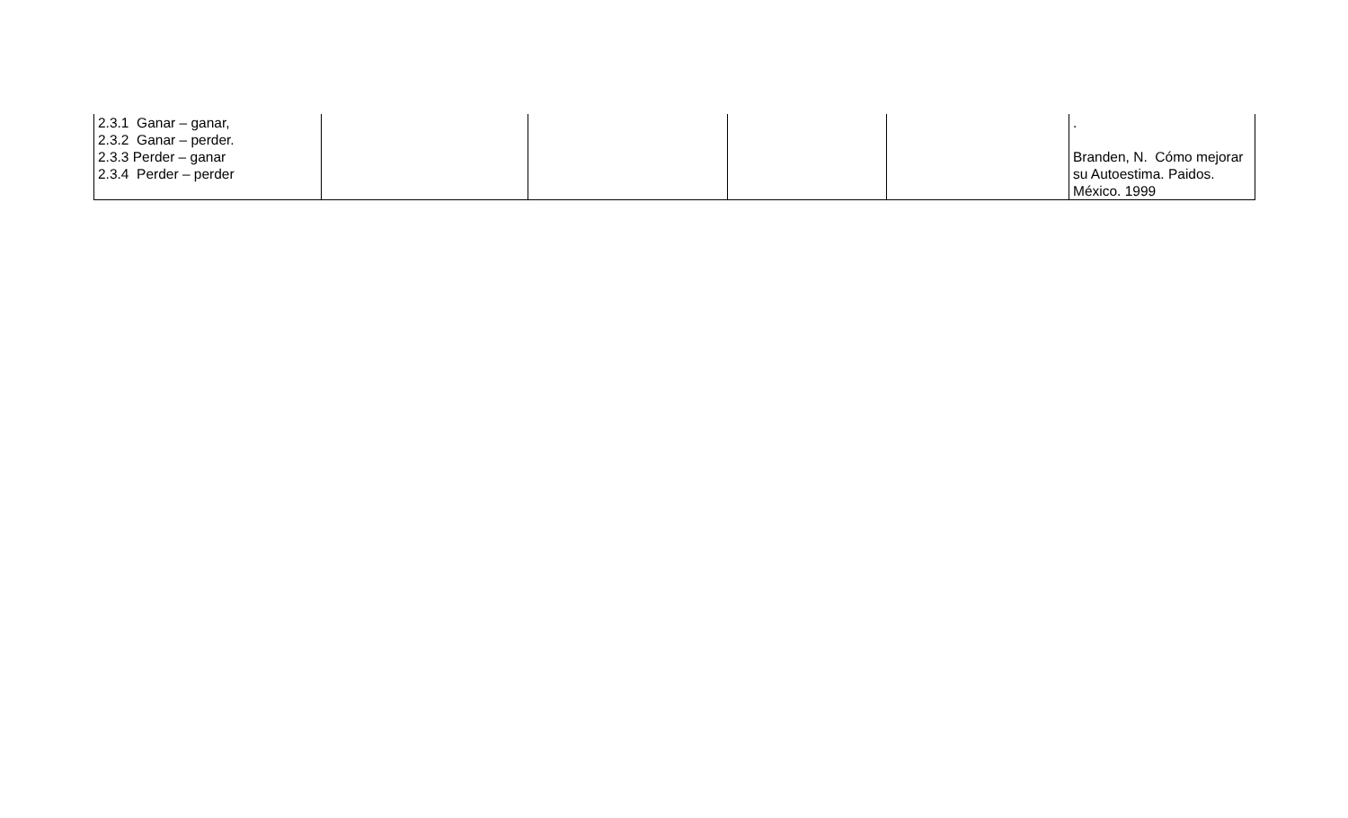| 2.3.1 Ganar – ganar, 2.3.2 Ganar – perder. 2.3.3 Perder – ganar 2.3.4 Perder – perder | | | | | . Branden, N. Cómo mejorar su Autoestima. Paidos. México. 1999 |